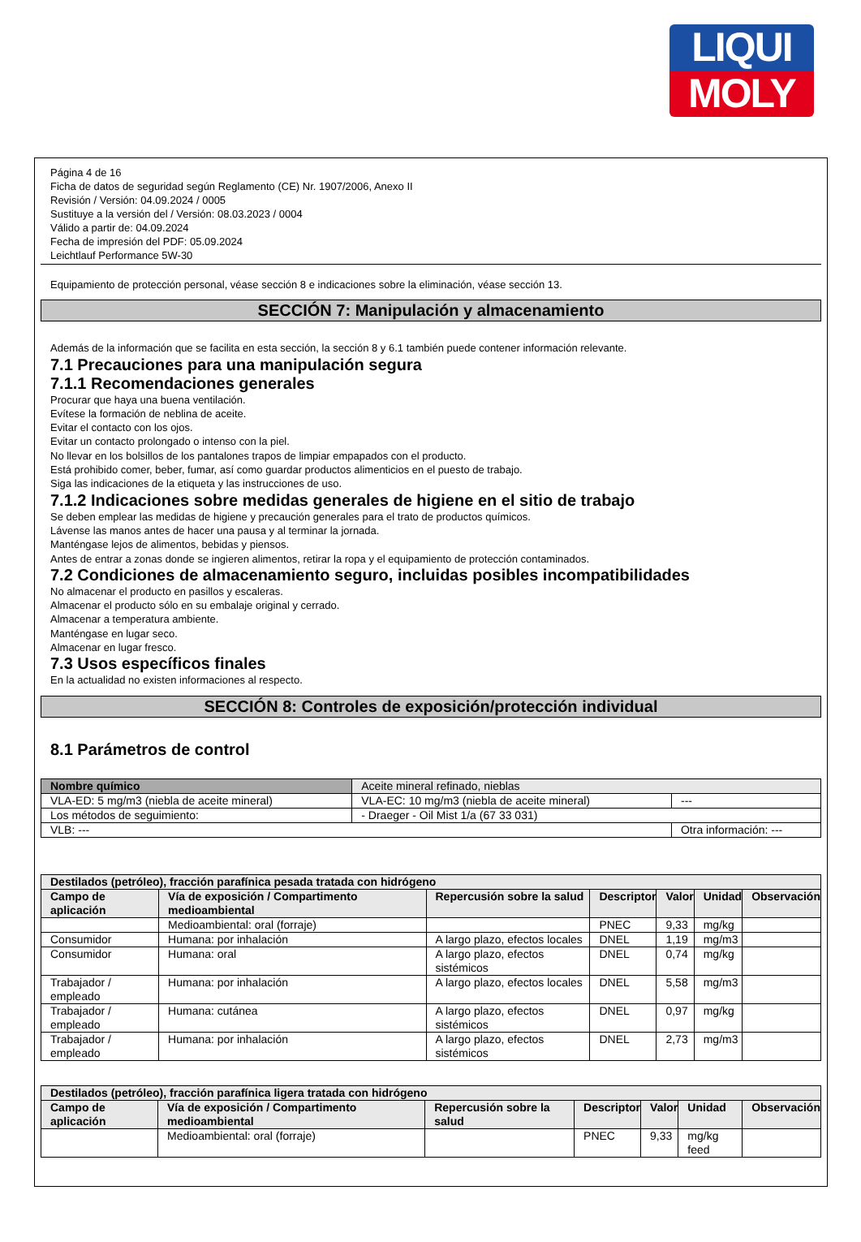LIQUI
MOLY
Página 4 de 16
Ficha de datos de seguridad según Reglamento (CE) Nr. 1907/2006, Anexo II
Revisión / Versión: 04.09.2024 / 0005
Sustituye a la versión del / Versión: 08.03.2023 / 0004
Válido a partir de: 04.09.2024
Fecha de impresión del PDF: 05.09.2024
Leichtlauf Performance 5W-30
Equipamiento de protección personal, véase sección 8 e indicaciones sobre la eliminación, véase sección 13.
SECCIÓN 7: Manipulación y almacenamiento
Además de la información que se facilita en esta sección, la sección 8 y 6.1 también puede contener información relevante.
7.1 Precauciones para una manipulación segura
7.1.1 Recomendaciones generales
Procurar que haya una buena ventilación.
Evítese la formación de neblina de aceite.
Evitar el contacto con los ojos.
Evitar un contacto prolongado o intenso con la piel.
No llevar en los bolsillos de los pantalones trapos de limpiar empapados con el producto.
Está prohibido comer, beber, fumar, así como guardar productos alimenticios en el puesto de trabajo.
Siga las indicaciones de la etiqueta y las instrucciones de uso.
7.1.2 Indicaciones sobre medidas generales de higiene en el sitio de trabajo
Se deben emplear las medidas de higiene y precaución generales para el trato de productos químicos.
Lávense las manos antes de hacer una pausa y al terminar la jornada.
Manténgase lejos de alimentos, bebidas y piensos.
Antes de entrar a zonas donde se ingieren alimentos, retirar la ropa y el equipamiento de protección contaminados.
7.2 Condiciones de almacenamiento seguro, incluidas posibles incompatibilidades
No almacenar el producto en pasillos y escaleras.
Almacenar el producto sólo en su embalaje original y cerrado.
Almacenar a temperatura ambiente.
Manténgase en lugar seco.
Almacenar en lugar fresco.
7.3 Usos específicos finales
En la actualidad no existen informaciones al respecto.
SECCIÓN 8: Controles de exposición/protección individual
8.1 Parámetros de control
| Nombre químico | | Aceite mineral refinado, nieblas | |
| VLA-ED: 5 mg/m3 (niebla de aceite mineral) | | VLA-EC: 10 mg/m3 (niebla de aceite mineral) | --- |
| Los métodos de seguimiento: | - Draeger - Oil Mist 1/a (67 33 031) | | |
| VLB: --- | | | Otra información: --- |
| Destilados (petróleo), fracción parafínica pesada tratada con hidrógeno | | | | | | |
| --- | --- | --- | --- | --- | --- | --- |
| Campo de aplicación | Vía de exposición / Compartimento medioambiental | Repercusión sobre la salud | Descriptor | Valor | Unidad | Observación |
| | Medioambiental: oral (forraje) | | PNEC | 9,33 | mg/kg | |
| Consumidor | Humana: por inhalación | A largo plazo, efectos locales | DNEL | 1,19 | mg/m3 | |
| Consumidor | Humana: oral | A largo plazo, efectos sistémicos | DNEL | 0,74 | mg/kg | |
| Trabajador / empleado | Humana: por inhalación | A largo plazo, efectos locales | DNEL | 5,58 | mg/m3 | |
| Trabajador / empleado | Humana: cutánea | A largo plazo, efectos sistémicos | DNEL | 0,97 | mg/kg | |
| Trabajador / empleado | Humana: por inhalación | A largo plazo, efectos sistémicos | DNEL | 2,73 | mg/m3 | |
| Destilados (petróleo), fracción parafínica ligera tratada con hidrógeno | | | | | | |
| --- | --- | --- | --- | --- | --- | --- |
| Campo de aplicación | Vía de exposición / Compartimento medioambiental | Repercusión sobre la salud | Descriptor | Valor | Unidad | Observación |
| | Medioambiental: oral (forraje) | | PNEC | 9,33 | mg/kg feed | |